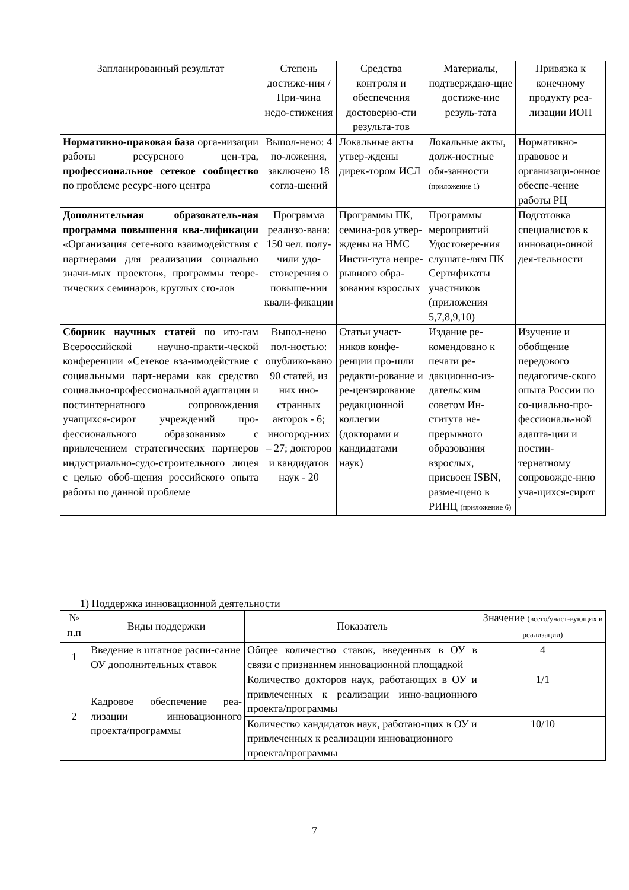| Запланированный результат | Степень достиже-ния / При-чина недо-стижения | Средства контроля и обеспечения достоверно-сти результа-тов | Материалы, подтверждаю-щие достиже-ние резуль-тата | Привязка к конечному продукту реа-лизации ИОП |
| --- | --- | --- | --- | --- |
| Нормативно-правовая база орга-низации работы ресурсного цен-тра, профессиональное сетевое сообщество по проблеме ресурс-ного центра | Выпол-нено: 4 по-ложения, заключено 18 согла-шений | Локальные акты утвер-ждены дирек-тором ИСЛ | Локальные акты, долж-ностные обя-занности (приложение 1) | Нормативно-правовое и организаци-онное обеспе-чение работы РЦ |
| Дополнительная образователь-ная программа повышения ква-лификации «Организация сете-вого взаимодействия с партнерами для реализации социально значи-мых проектов», программы теоре-тических семинаров, круглых сто-лов | Программа реализо-вана: 150 чел. полу-чили удо-стоверения о повыше-нии квали-фикации | Программы ПК, семина-ров утвер-ждены на НМС Инсти-тута непре-рывного обра-зования взрослых | Программы мероприятий Удостовере-ния слушате-лям ПК Сертификаты участников (приложения 5,7,8,9,10) | Подготовка специалистов к инноваци-онной дея-тельности |
| Сборник научных статей по ито-гам Всероссийской научно-практи-ческой конференции «Сетевое вза-имодействие с социальными парт-нерами как средство социально-профессиональной адаптации и постинтернатного сопровождения учащихся-сирот учреждений про-фессионального образования» с привлечением стратегических партнеров индустриально-судо-строительного лицея с целью обоб-щения российского опыта работы по данной проблеме | Выпол-нено пол-ностью: опублико-вано 90 статей, из них ино-странных авторов - 6; иногород-них – 27; докторов и кандидатов наук - 20 | Статьи участ-ников конфе-ренции про-шли редакти-рование и ре-цензирование редакционной коллегии (докторами и кандидатами наук) | Издание ре-комендовано к печати ре-дакционно-из-дательским советом Ин-ститута не-прерывного образования взрослых, присвоен ISBN, разме-щено в РИНЦ (приложение 6) | Изучение и обобщение передового педагогиче-ского опыта России по со-циально-про-фессиональ-ной адапта-ции и постин-тернатному сопровожде-нию уча-щихся-сирот |
1) Поддержка инновационной деятельности
| № п.п | Виды поддержки | Показатель | Значение (всего/участ-вующих в реализации) |
| --- | --- | --- | --- |
| 1 | Введение в штатное распи-сание ОУ дополнительных ставок | Общее количество ставок, введенных в ОУ в связи с признанием инновационной площадкой | 4 |
| 2 | Кадровое обеспечение реа-лизации инновационного проекта/программы | Количество докторов наук, работающих в ОУ и привлеченных к реализации инно-вационного проекта/программы | 1/1 |
| | | Количество кандидатов наук, работаю-щих в ОУ и привлеченных к реализации инновационного проекта/программы | 10/10 |
7